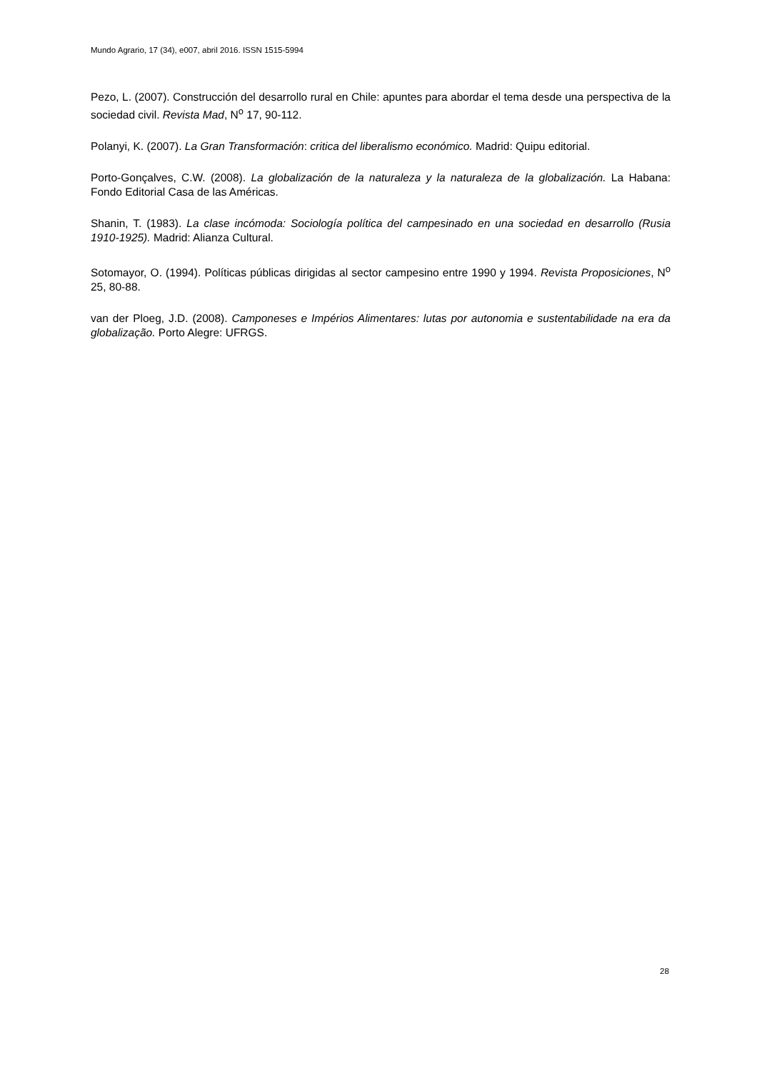Mundo Agrario, 17 (34), e007, abril 2016. ISSN 1515-5994
Pezo, L. (2007). Construcción del desarrollo rural en Chile: apuntes para abordar el tema desde una perspectiva de la sociedad civil. Revista Mad, N<sup>o</sup> 17, 90-112.
Polanyi, K. (2007). La Gran Transformación: critica del liberalismo económico. Madrid: Quipu editorial.
Porto-Gonçalves, C.W. (2008). La globalización de la naturaleza y la naturaleza de la globalización. La Habana: Fondo Editorial Casa de las Américas.
Shanin, T. (1983). La clase incómoda: Sociología política del campesinado en una sociedad en desarrollo (Rusia 1910-1925). Madrid: Alianza Cultural.
Sotomayor, O. (1994). Políticas públicas dirigidas al sector campesino entre 1990 y 1994. Revista Proposiciones, N<sup>o</sup> 25, 80-88.
van der Ploeg, J.D. (2008). Camponeses e Impérios Alimentares: lutas por autonomia e sustentabilidade na era da globalização. Porto Alegre: UFRGS.
28